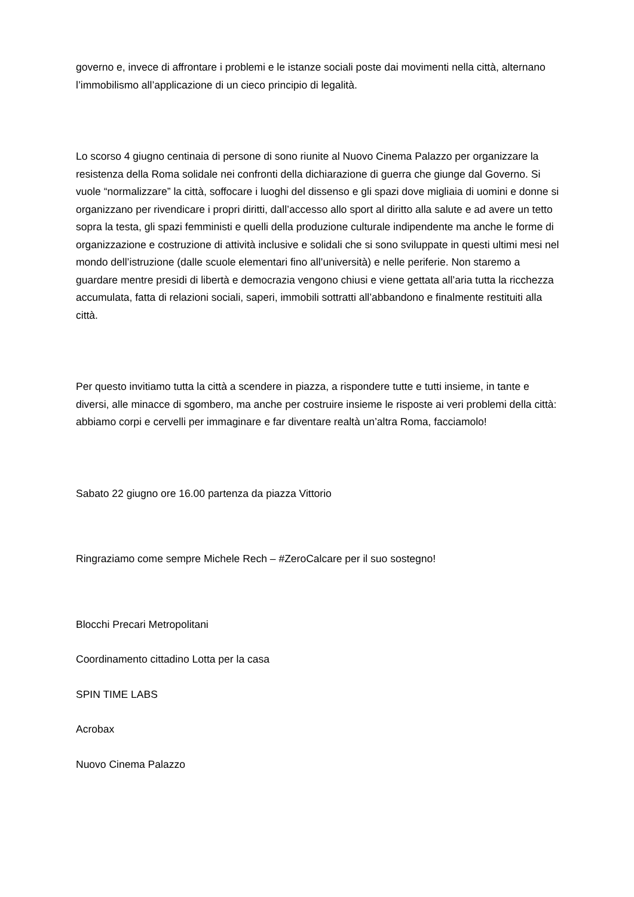governo e, invece di affrontare i problemi e le istanze sociali poste dai movimenti nella città, alternano l’immobilismo all’applicazione di un cieco principio di legalità.
Lo scorso 4 giugno centinaia di persone di sono riunite al Nuovo Cinema Palazzo per organizzare la resistenza della Roma solidale nei confronti della dichiarazione di guerra che giunge dal Governo. Si vuole “normalizzare” la città, soffocare i luoghi del dissenso e gli spazi dove migliaia di uomini e donne si organizzano per rivendicare i propri diritti, dall’accesso allo sport al diritto alla salute e ad avere un tetto sopra la testa, gli spazi femministi e quelli della produzione culturale indipendente ma anche le forme di organizzazione e costruzione di attività inclusive e solidali che si sono sviluppate in questi ultimi mesi nel mondo dell’istruzione (dalle scuole elementari fino all’università) e nelle periferie. Non staremo a guardare mentre presidi di libertà e democrazia vengono chiusi e viene gettata all’aria tutta la ricchezza accumulata, fatta di relazioni sociali, saperi, immobili sottratti all’abbandono e finalmente restituiti alla città.
Per questo invitiamo tutta la città a scendere in piazza, a rispondere tutte e tutti insieme, in tante e diversi, alle minacce di sgombero, ma anche per costruire insieme le risposte ai veri problemi della città: abbiamo corpi e cervelli per immaginare e far diventare realtà un’altra Roma, facciamolo!
Sabato 22 giugno ore 16.00 partenza da piazza Vittorio
Ringraziamo come sempre Michele Rech – #ZeroCalcare per il suo sostegno!
Blocchi Precari Metropolitani
Coordinamento cittadino Lotta per la casa
SPIN TIME LABS
Acrobax
Nuovo Cinema Palazzo